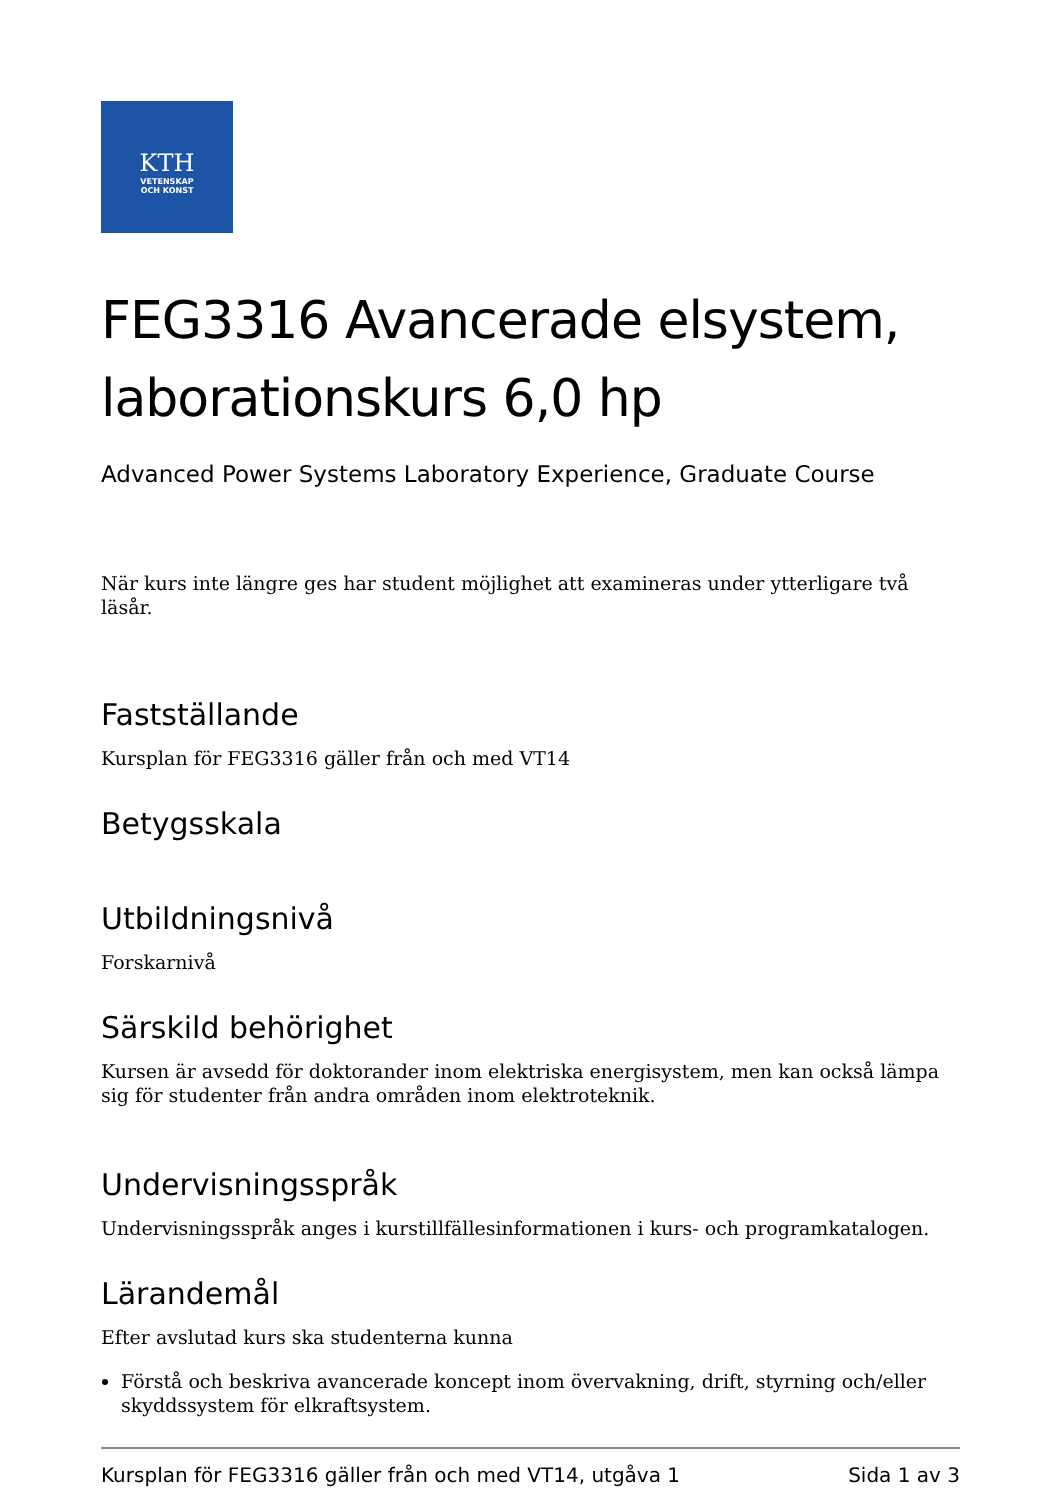KTH
VETENSKAP
OCH KONST
FEG3316 Avancerade elsystem, laborationskurs 6,0 hp
Advanced Power Systems Laboratory Experience, Graduate Course
När kurs inte längre ges har student möjlighet att examineras under ytterligare två läsår.
Fastställande
Kursplan för FEG3316 gäller från och med VT14
Betygsskala
Utbildningsnivå
Forskarnivå
Särskild behörighet
Kursen är avsedd för doktorander inom elektriska energisystem, men kan också lämpa sig för studenter från andra områden inom elektroteknik.
Undervisningsspråk
Undervisningsspråk anges i kurstillfällesinformationen i kurs- och programkatalogen.
Lärandemål
Efter avslutad kurs ska studenterna kunna
Förstå och beskriva avancerade koncept inom övervakning, drift, styrning och/eller skyddssystem för elkraftsystem.
Kursplan för FEG3316 gäller från och med VT14, utgåva 1 Sida 1 av 3